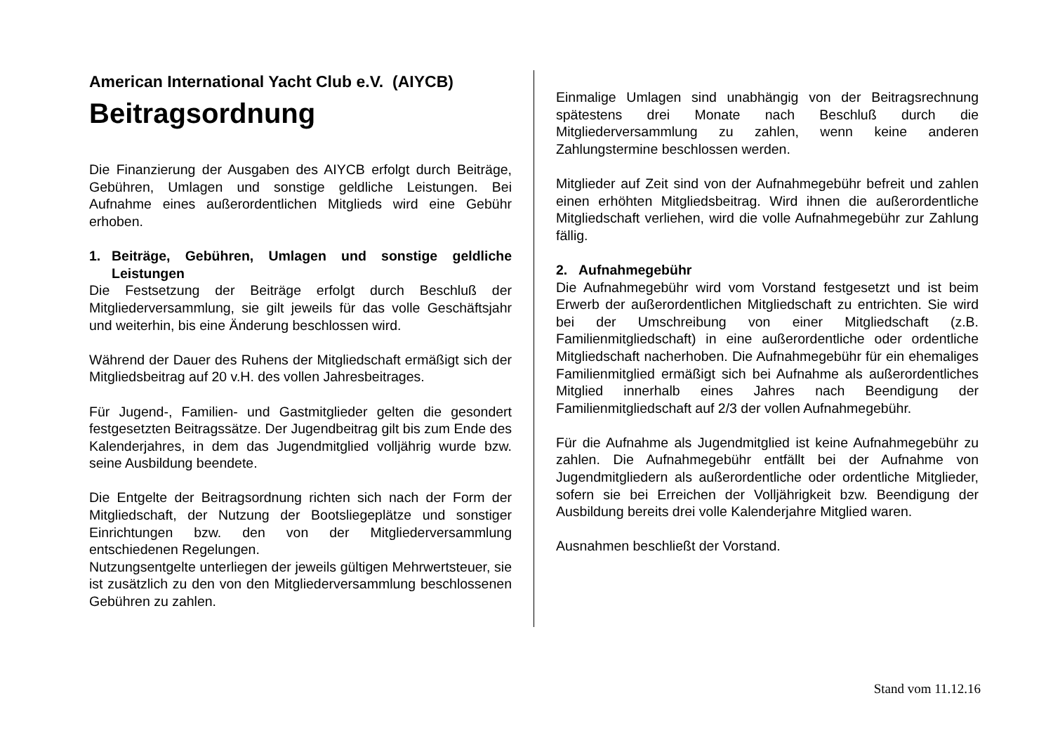American International Yacht Club e.V. (AIYCB)
Beitragsordnung
Die Finanzierung der Ausgaben des AIYCB erfolgt durch Beiträge, Gebühren, Umlagen und sonstige geldliche Leistungen. Bei Aufnahme eines außerordentlichen Mitglieds wird eine Gebühr erhoben.
1. Beiträge, Gebühren, Umlagen und sonstige geldliche Leistungen
Die Festsetzung der Beiträge erfolgt durch Beschluß der Mitgliederversammlung, sie gilt jeweils für das volle Geschäftsjahr und weiterhin, bis eine Änderung beschlossen wird.
Während der Dauer des Ruhens der Mitgliedschaft ermäßigt sich der Mitgliedsbeitrag auf 20 v.H. des vollen Jahresbeitrages.
Für Jugend-, Familien- und Gastmitglieder gelten die gesondert festgesetzten Beitragssätze. Der Jugendbeitrag gilt bis zum Ende des Kalenderjahres, in dem das Jugendmitglied volljährig wurde bzw. seine Ausbildung beendete.
Die Entgelte der Beitragsordnung richten sich nach der Form der Mitgliedschaft, der Nutzung der Bootsliegeplätze und sonstiger Einrichtungen bzw. den von der Mitgliederversammlung entschiedenen Regelungen.
Nutzungsentgelte unterliegen der jeweils gültigen Mehrwertsteuer, sie ist zusätzlich zu den von den Mitgliederversammlung beschlossenen Gebühren zu zahlen.
Einmalige Umlagen sind unabhängig von der Beitragsrechnung spätestens drei Monate nach Beschluß durch die Mitgliederversammlung zu zahlen, wenn keine anderen Zahlungstermine beschlossen werden.
Mitglieder auf Zeit sind von der Aufnahmegebühr befreit und zahlen einen erhöhten Mitgliedsbeitrag. Wird ihnen die außerordentliche Mitgliedschaft verliehen, wird die volle Aufnahmegebühr zur Zahlung fällig.
2. Aufnahmegebühr
Die Aufnahmegebühr wird vom Vorstand festgesetzt und ist beim Erwerb der außerordentlichen Mitgliedschaft zu entrichten. Sie wird bei der Umschreibung von einer Mitgliedschaft (z.B. Familienmitgliedschaft) in eine außerordentliche oder ordentliche Mitgliedschaft nacherhoben. Die Aufnahmegebühr für ein ehemaliges Familienmitglied ermäßigt sich bei Aufnahme als außerordentliches Mitglied innerhalb eines Jahres nach Beendigung der Familienmitgliedschaft auf 2/3 der vollen Aufnahmegebühr.
Für die Aufnahme als Jugendmitglied ist keine Aufnahmegebühr zu zahlen. Die Aufnahmegebühr entfällt bei der Aufnahme von Jugendmitgliedern als außerordentliche oder ordentliche Mitglieder, sofern sie bei Erreichen der Volljährigkeit bzw. Beendigung der Ausbildung bereits drei volle Kalenderjahre Mitglied waren.
Ausnahmen beschließt der Vorstand.
Stand vom 11.12.16